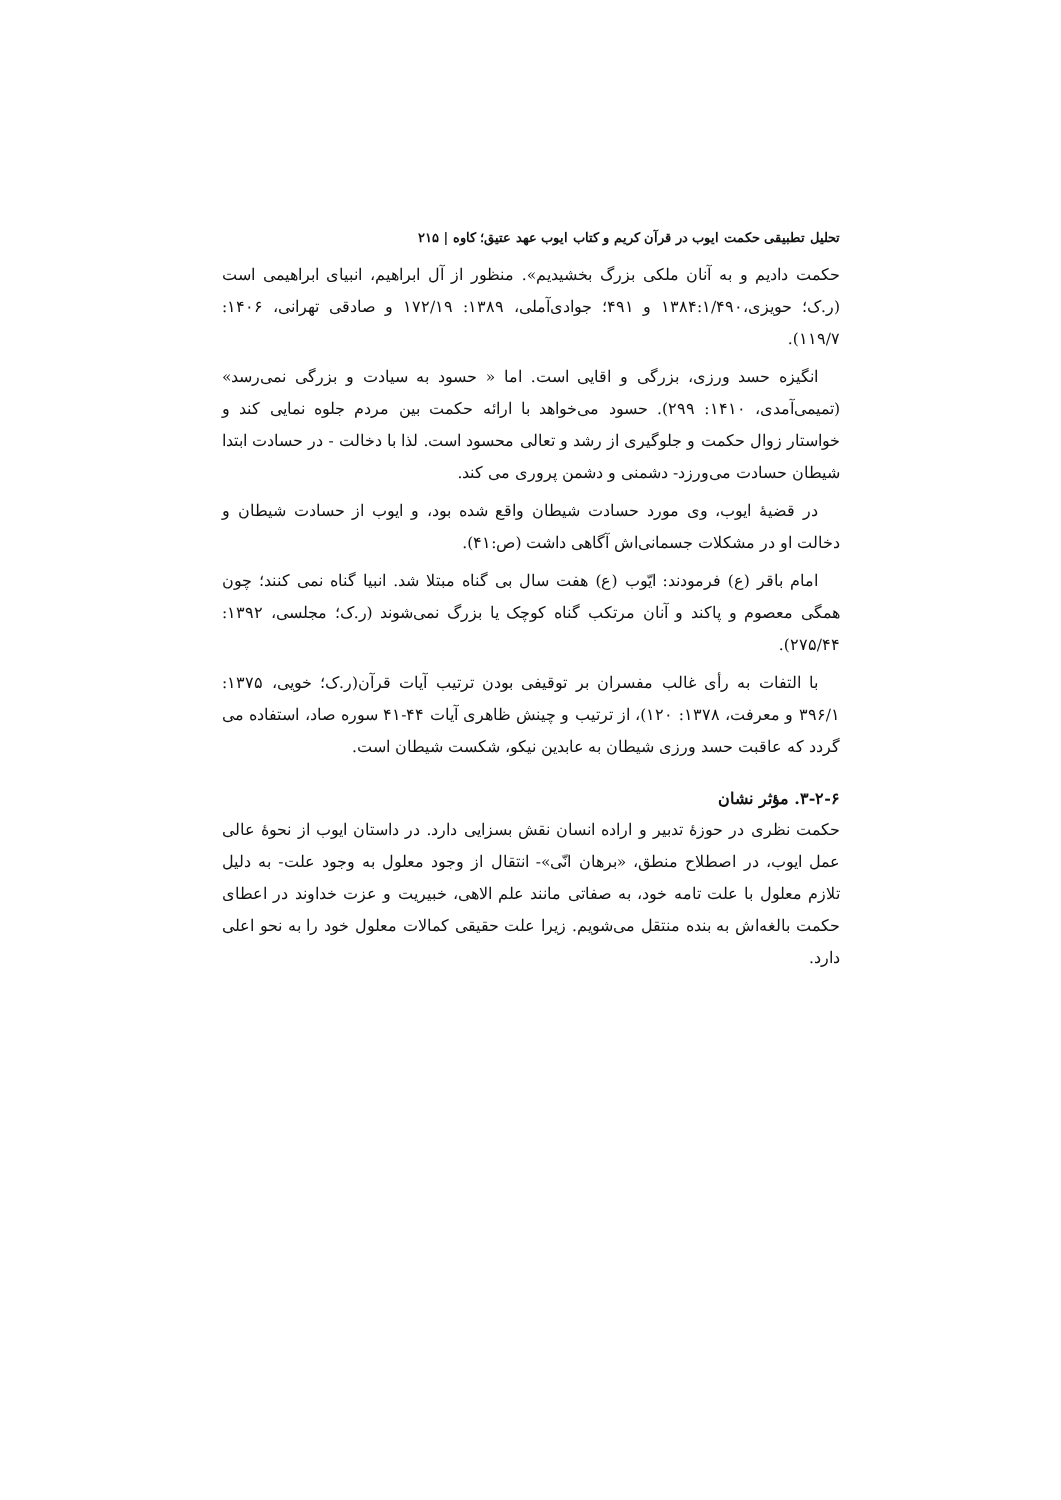تحلیل تطبیقی حکمت ایوب در قرآن کریم و کتاب ایوب عهد عتیق؛ کاوه | ۲۱۵
حکمت دادیم و به آنان ملکی بزرگ بخشیدیم». منظور از آل ابراهیم، انبیای ابراهیمی است (ر.ک؛ حویزی،۱۳۸۴:۱/۴۹۰ و ۴۹۱؛ جوادی‌آملی، ۱۳۸۹: ۱۷۲/۱۹ و صادقی تهرانی، ۱۴۰۶: ۱۱۹/۷).
انگیزه حسد ورزی، بزرگی و اقایی است. اما « حسود به سیادت و بزرگی نمی‌رسد» (تمیمی‌آمدی، ۱۴۱۰: ۲۹۹). حسود می‌خواهد با ارائه حکمت بین مردم جلوه نمایی کند و خواستار زوال حکمت و جلوگیری از رشد و تعالی محسود است. لذا با دخالت - در حسادت ابتدا شیطان حسادت می‌ورزد- دشمنی و دشمن پروری می کند.
در قضیهٔ ایوب، وی مورد حسادت شیطان واقع شده بود، و ایوب از حسادت شیطان و دخالت او در مشکلات جسمانی‌اش آگاهی داشت (ص:۴۱).
امام باقر (ع) فرمودند: ایّوب (ع) هفت سال بی گناه مبتلا شد. انبیا گناه نمی کنند؛ چون همگی معصوم و پاکند و آنان مرتکب گناه کوچک یا بزرگ نمی‌شوند (ر.ک؛ مجلسی، ۱۳۹۲: ۲۷۵/۴۴).
با التفات به رأی غالب مفسران بر توقیفی بودن ترتیب آیات قرآن(ر.ک؛ خویی، ۱۳۷۵: ۳۹۶/۱ و معرفت، ۱۳۷۸: ۱۲۰)، از ترتیب و چینش ظاهری آیات ۴۴-۴۱ سوره صاد، استفاده می گردد که عاقبت حسد ورزی شیطان به عابدین نیکو، شکست شیطان است.
۳-۲-۶. مؤثر نشان
حکمت نظری در حوزهٔ تدبیر و اراده انسان نقش بسزایی دارد. در داستان ایوب از نحوهٔ عالی عمل ایوب، در اصطلاح منطق، «برهان انّی»- انتقال از وجود معلول به وجود علت- به دلیل تلازم معلول با علت تامه خود، به صفاتی مانند علم الاهی، خبیریت و عزت خداوند در اعطای حکمت بالغه‌اش به بنده منتقل می‌شویم. زیرا علت حقیقی کمالات معلول خود را به نحو اعلی دارد.